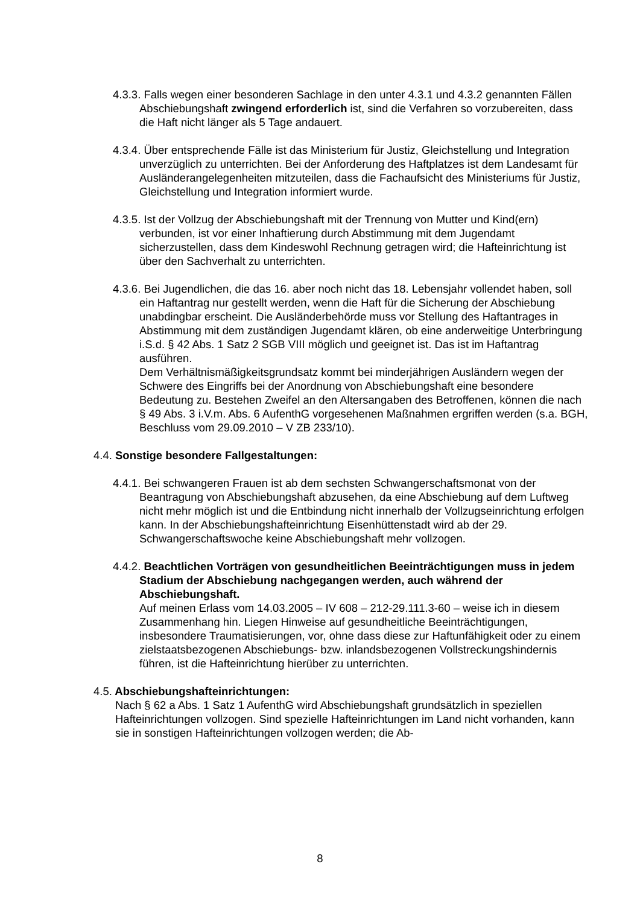4.3.3. Falls wegen einer besonderen Sachlage in den unter 4.3.1 und 4.3.2 genannten Fällen Abschiebungshaft zwingend erforderlich ist, sind die Verfahren so vorzubereiten, dass die Haft nicht länger als 5 Tage andauert.
4.3.4. Über entsprechende Fälle ist das Ministerium für Justiz, Gleichstellung und Integration unverzüglich zu unterrichten. Bei der Anforderung des Haftplatzes ist dem Landesamt für Ausländerangelegenheiten mitzuteilen, dass die Fachaufsicht des Ministeriums für Justiz, Gleichstellung und Integration informiert wurde.
4.3.5. Ist der Vollzug der Abschiebungshaft mit der Trennung von Mutter und Kind(ern) verbunden, ist vor einer Inhaftierung durch Abstimmung mit dem Jugendamt sicherzustellen, dass dem Kindeswohl Rechnung getragen wird; die Hafteinrichtung ist über den Sachverhalt zu unterrichten.
4.3.6. Bei Jugendlichen, die das 16. aber noch nicht das 18. Lebensjahr vollendet haben, soll ein Haftantrag nur gestellt werden, wenn die Haft für die Sicherung der Abschiebung unabdingbar erscheint. Die Ausländerbehörde muss vor Stellung des Haftantrages in Abstimmung mit dem zuständigen Jugendamt klären, ob eine anderweitige Unterbringung i.S.d. § 42 Abs. 1 Satz 2 SGB VIII möglich und geeignet ist. Das ist im Haftantrag ausführen.
Dem Verhältnismäßigkeitsgrundsatz kommt bei minderjährigen Ausländern wegen der Schwere des Eingriffs bei der Anordnung von Abschiebungshaft eine besondere Bedeutung zu. Bestehen Zweifel an den Altersangaben des Betroffenen, können die nach § 49 Abs. 3 i.V.m. Abs. 6 AufenthG vorgesehenen Maßnahmen ergriffen werden (s.a. BGH, Beschluss vom 29.09.2010 – V ZB 233/10).
4.4. Sonstige besondere Fallgestaltungen:
4.4.1. Bei schwangeren Frauen ist ab dem sechsten Schwangerschaftsmonat von der Beantragung von Abschiebungshaft abzusehen, da eine Abschiebung auf dem Luftweg nicht mehr möglich ist und die Entbindung nicht innerhalb der Vollzugseinrichtung erfolgen kann. In der Abschiebungshafteinrichtung Eisenhüttenstadt wird ab der 29. Schwangerschaftswoche keine Abschiebungshaft mehr vollzogen.
4.4.2. Beachtlichen Vorträgen von gesundheitlichen Beeinträchtigungen muss in jedem Stadium der Abschiebung nachgegangen werden, auch während der Abschiebungshaft.
Auf meinen Erlass vom 14.03.2005 – IV 608 – 212-29.111.3-60 – weise ich in diesem Zusammenhang hin. Liegen Hinweise auf gesundheitliche Beeinträchtigungen, insbesondere Traumatisierungen, vor, ohne dass diese zur Haftunfähigkeit oder zu einem zielstaatsbezogenen Abschiebungs- bzw. inlandsbezogenen Vollstreckungshindernis führen, ist die Hafteinrichtung hierüber zu unterrichten.
4.5. Abschiebungshafteinrichtungen:
Nach § 62 a Abs. 1 Satz 1 AufenthG wird Abschiebungshaft grundsätzlich in speziellen Hafteinrichtungen vollzogen. Sind spezielle Hafteinrichtungen im Land nicht vorhanden, kann sie in sonstigen Hafteinrichtungen vollzogen werden; die Ab-
8